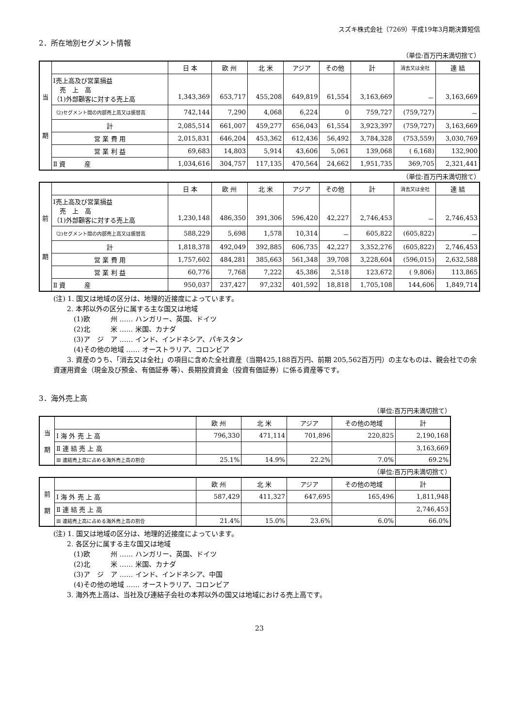スズキ株式会社（7269）平成19年3月期決算短信
2．所在地別セグメント情報
（単位:百万円未満切捨て）
| 当 期 | | 日 本 | 欧 州 | 北 米 | アジア | その他 | 計 | 消去又は全社 | 連 結 |
| | Ⅰ売上高及び営業損益 売 上 高 （1)外部顧客に対する売上高 | 1,343,369 | 653,717 | 455,208 | 649,819 | 61,554 | 3,163,669 | － | 3,163,669 |
| | （2)セグメント間の内部売上高又は振替高 | 742,144 | 7,290 | 4,068 | 6,224 | 0 | 759,727 | (759,727) | － |
| | 計 | 2,085,514 | 661,007 | 459,277 | 656,043 | 61,554 | 3,923,397 | (759,727) | 3,163,669 |
| | 営 業 費 用 | 2,015,831 | 646,204 | 453,362 | 612,436 | 56,492 | 3,784,328 | (753,559) | 3,030,769 |
| | 営 業 利 益 | 69,683 | 14,803 | 5,914 | 43,606 | 5,061 | 139,068 | ( 6,168) | 132,900 |
| | Ⅱ 資 産 | 1,034,616 | 304,757 | 117,135 | 470,564 | 24,662 | 1,951,735 | 369,705 | 2,321,441 |
（単位:百万円未満切捨て）
| 前 期 | | 日 本 | 欧 州 | 北 米 | アジア | その他 | 計 | 消去又は全社 | 連 結 |
| | Ⅰ売上高及び営業損益 売 上 高 （1)外部顧客に対する売上高 | 1,230,148 | 486,350 | 391,306 | 596,420 | 42,227 | 2,746,453 | － | 2,746,453 |
| | （2)セグメント間の内部売上高又は振替高 | 588,229 | 5,698 | 1,578 | 10,314 | － | 605,822 | (605,822) | － |
| | 計 | 1,818,378 | 492,049 | 392,885 | 606,735 | 42,227 | 3,352,276 | (605,822) | 2,746,453 |
| | 営 業 費 用 | 1,757,602 | 484,281 | 385,663 | 561,348 | 39,708 | 3,228,604 | (596,015) | 2,632,588 |
| | 営 業 利 益 | 60,776 | 7,768 | 7,222 | 45,386 | 2,518 | 123,672 | ( 9,806) | 113,865 |
| | Ⅱ 資 産 | 950,037 | 237,427 | 97,232 | 401,592 | 18,818 | 1,705,108 | 144,606 | 1,849,714 |
(注) 1. 国又は地域の区分は、地理的近接度によっています。
　　2. 本邦以外の区分に属する主な国又は地域
　　　(1)欧　　　州 …… ハンガリー、英国、ドイツ
　　　(2)北　　　米 …… 米国、カナダ
　　　(3)ア　ジ　ア …… インド、インドネシア、パキスタン
　　　(4)その他の地域 …… オーストラリア、コロンビア
　　3. 資産のうち、「消去又は全社」の項目に含めた全社資産（当期425,188百万円、前期 205,562百万円）の主なものは、親会社での余資運用資金（現金及び預金、有価証券 等）、長期投資資金（投資有価証券）に係る資産等です。
3．海外売上高
（単位:百万円未満切捨て）
| 当 期 | | 欧 州 | 北 米 | アジア | その他の地域 | 計 |
| | Ⅰ 海 外 売 上 高 | 796,330 | 471,114 | 701,896 | 220,825 | 2,190,168 |
| | Ⅱ 連 結 売 上 高 | | | | | 3,163,669 |
| | Ⅲ 連結売上高に占める海外売上高の割合 | 25.1% | 14.9% | 22.2% | 7.0% | 69.2% |
（単位:百万円未満切捨て）
| 前 期 | | 欧 州 | 北 米 | アジア | その他の地域 | 計 |
| | Ⅰ 海 外 売 上 高 | 587,429 | 411,327 | 647,695 | 165,496 | 1,811,948 |
| | Ⅱ 連 結 売 上 高 | | | | | 2,746,453 |
| | Ⅲ 連結売上高に占める海外売上高の割合 | 21.4% | 15.0% | 23.6% | 6.0% | 66.0% |
(注) 1. 国又は地域の区分は、地理的近接度によっています。
　　2. 各区分に属する主な国又は地域
　　　(1)欧　　　州 …… ハンガリー、英国、ドイツ
　　　(2)北　　　米 …… 米国、カナダ
　　　(3)ア　ジ　ア …… インド、インドネシア、中国
　　　(4)その他の地域 …… オーストラリア、コロンビア
　　3. 海外売上高は、当社及び連結子会社の本邦以外の国又は地域における売上高です。
23